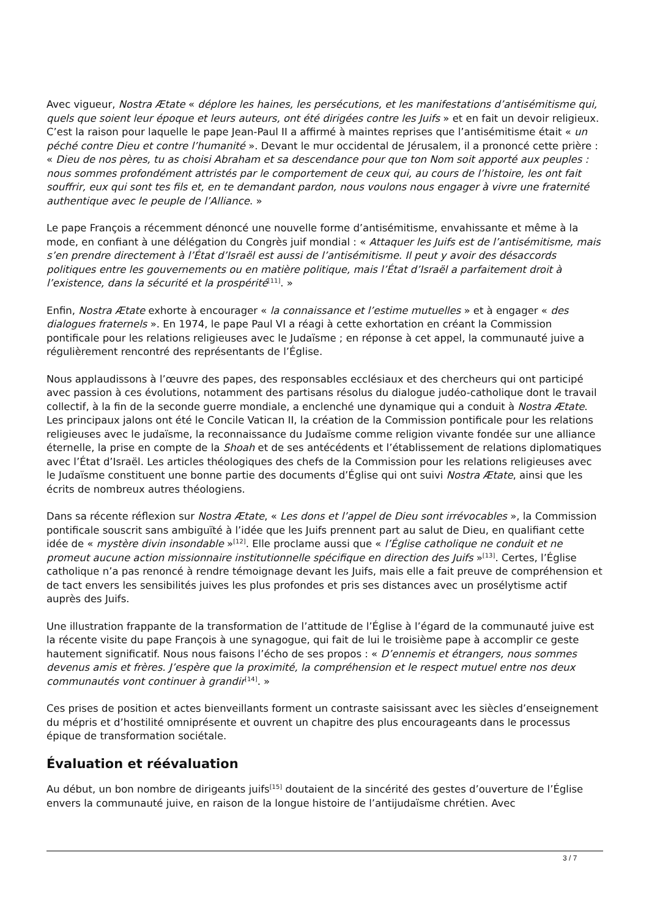Avec vigueur, Nostra Ætate « déplore les haines, les persécutions, et les manifestations d’antisémitisme qui, quels que soient leur époque et leurs auteurs, ont été dirigées contre les Juifs » et en fait un devoir religieux. C’est la raison pour laquelle le pape Jean-Paul II a affirmé à maintes reprises que l’antisémitisme était « un péché contre Dieu et contre l’humanité ». Devant le mur occidental de Jérusalem, il a prononcé cette prière : « Dieu de nos pères, tu as choisi Abraham et sa descendance pour que ton Nom soit apporté aux peuples : nous sommes profondément attristés par le comportement de ceux qui, au cours de l’histoire, les ont fait souffrir, eux qui sont tes fils et, en te demandant pardon, nous voulons nous engager à vivre une fraternité authentique avec le peuple de l’Alliance. »
Le pape François a récemment dénoncé une nouvelle forme d’antisémitisme, envahissante et même à la mode, en confiant à une délégation du Congrès juif mondial : « Attaquer les Juifs est de l’antisémitisme, mais s’en prendre directement à l’État d’Israël est aussi de l’antisémitisme. Il peut y avoir des désaccords politiques entre les gouvernements ou en matière politique, mais l’État d’Israël a parfaitement droit à l’existence, dans la sécurité et la prospérité<sup>[11]</sup>. »
Enfin, Nostra Ætate exhorte à encourager « la connaissance et l’estime mutuelles » et à engager « des dialogues fraternels ». En 1974, le pape Paul VI a réagi à cette exhortation en créant la Commission pontificale pour les relations religieuses avec le Judaïsme ; en réponse à cet appel, la communauté juive a régulièrement rencontré des représentants de l’Église.
Nous applaudissons à l’œuvre des papes, des responsables ecclésiaux et des chercheurs qui ont participé avec passion à ces évolutions, notamment des partisans résolus du dialogue judéo-catholique dont le travail collectif, à la fin de la seconde guerre mondiale, a enclenché une dynamique qui a conduit à Nostra Ætate. Les principaux jalons ont été le Concile Vatican II, la création de la Commission pontificale pour les relations religieuses avec le judaïsme, la reconnaissance du Judaïsme comme religion vivante fondée sur une alliance éternelle, la prise en compte de la Shoah et de ses antécédents et l’établissement de relations diplomatiques avec l’État d’Israël. Les articles théologiques des chefs de la Commission pour les relations religieuses avec le Judaïsme constituent une bonne partie des documents d’Église qui ont suivi Nostra Ætate, ainsi que les écrits de nombreux autres théologiens.
Dans sa récente réflexion sur Nostra Ætate, « Les dons et l’appel de Dieu sont irrévocables », la Commission pontificale souscrit sans ambiguïté à l’idée que les Juifs prennent part au salut de Dieu, en qualifiant cette idée de « mystère divin insondable »<sup>[12]</sup>. Elle proclame aussi que « l’Église catholique ne conduit et ne promeut aucune action missionnaire institutionnelle spécifique en direction des Juifs »<sup>[13]</sup>. Certes, l’Église catholique n’a pas renoncé à rendre témoignage devant les Juifs, mais elle a fait preuve de compréhension et de tact envers les sensibilités juives les plus profondes et pris ses distances avec un prosélytisme actif auprès des Juifs.
Une illustration frappante de la transformation de l’attitude de l’Église à l’égard de la communauté juive est la récente visite du pape François à une synagogue, qui fait de lui le troisième pape à accomplir ce geste hautement significatif. Nous nous faisons l’écho de ses propos : « D’ennemis et étrangers, nous sommes devenus amis et frères. J’espère que la proximité, la compréhension et le respect mutuel entre nos deux communautés vont continuer à grandir<sup>[14]</sup>. »
Ces prises de position et actes bienveillants forment un contraste saisissant avec les siècles d’enseignement du mépris et d’hostilité omniprésente et ouvrent un chapitre des plus encourageants dans le processus épique de transformation sociétale.
Évaluation et réévaluation
Au début, un bon nombre de dirigeants juifs<sup>[15]</sup> doutaient de la sincérité des gestes d’ouverture de l’Église envers la communauté juive, en raison de la longue histoire de l’antijudaïsme chrétien. Avec
3 / 7